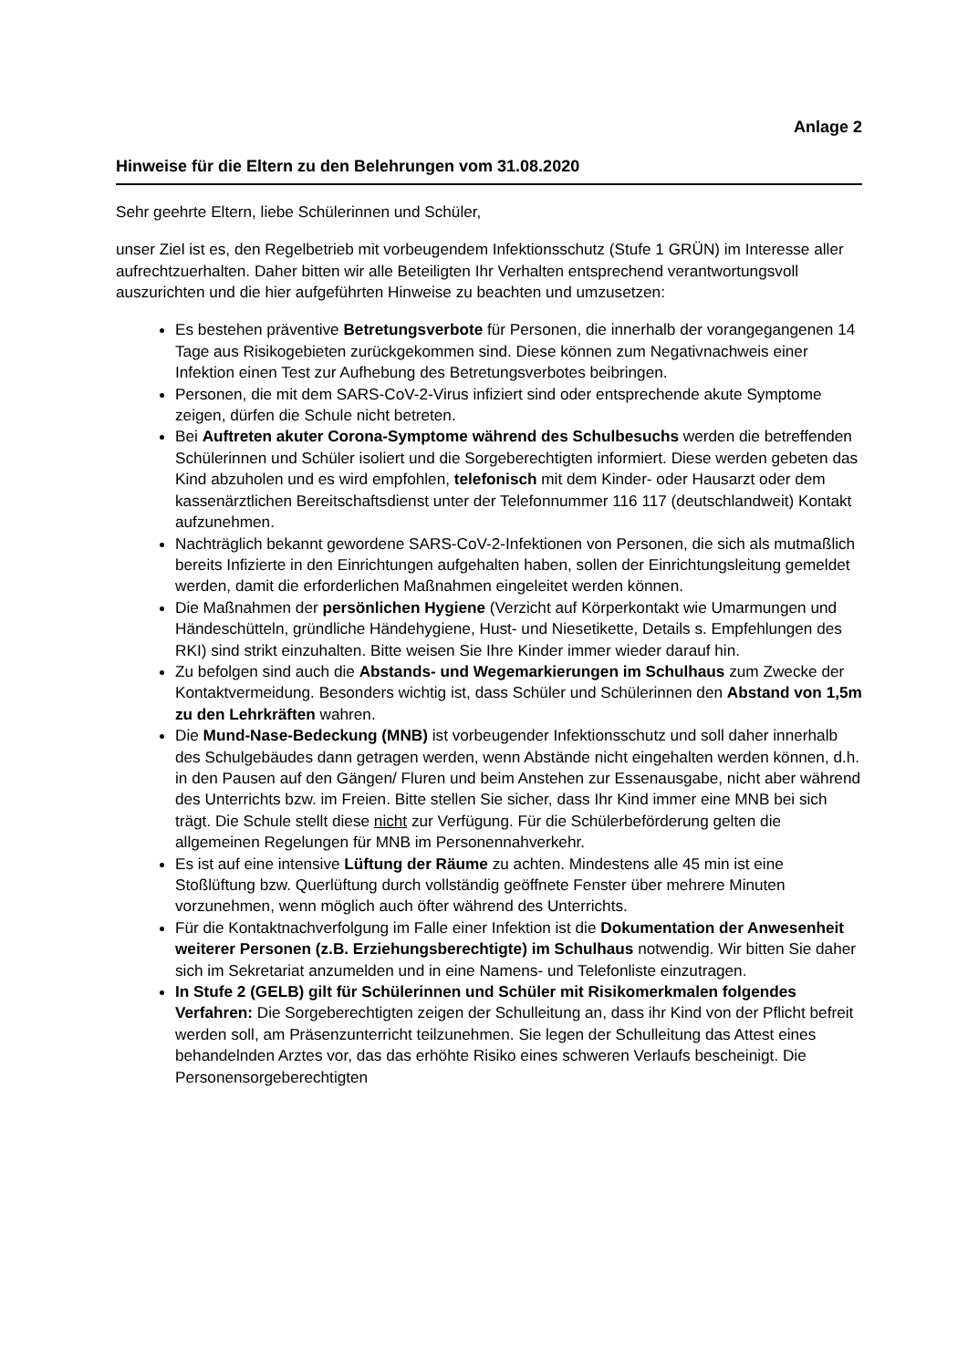Anlage 2
Hinweise für die Eltern zu den Belehrungen vom 31.08.2020
Sehr geehrte Eltern, liebe Schülerinnen und Schüler,
unser Ziel ist es, den Regelbetrieb mit vorbeugendem Infektionsschutz (Stufe 1 GRÜN) im Interesse aller aufrechtzuerhalten. Daher bitten wir alle Beteiligten Ihr Verhalten entsprechend verantwortungsvoll auszurichten und die hier aufgeführten Hinweise zu beachten und umzusetzen:
Es bestehen präventive Betretungsverbote für Personen, die innerhalb der vorangegangenen 14 Tage aus Risikogebieten zurückgekommen sind. Diese können zum Negativnachweis einer Infektion einen Test zur Aufhebung des Betretungsverbotes beibringen.
Personen, die mit dem SARS-CoV-2-Virus infiziert sind oder entsprechende akute Symptome zeigen, dürfen die Schule nicht betreten.
Bei Auftreten akuter Corona-Symptome während des Schulbesuchs werden die betreffenden Schülerinnen und Schüler isoliert und die Sorgeberechtigten informiert. Diese werden gebeten das Kind abzuholen und es wird empfohlen, telefonisch mit dem Kinder- oder Hausarzt oder dem kassenärztlichen Bereitschaftsdienst unter der Telefonnummer 116 117 (deutschlandweit) Kontakt aufzunehmen.
Nachträglich bekannt gewordene SARS-CoV-2-Infektionen von Personen, die sich als mutmaßlich bereits Infizierte in den Einrichtungen aufgehalten haben, sollen der Einrichtungsleitung gemeldet werden, damit die erforderlichen Maßnahmen eingeleitet werden können.
Die Maßnahmen der persönlichen Hygiene (Verzicht auf Körperkontakt wie Umarmungen und Händeschütteln, gründliche Händehygiene, Hust- und Niesetikette, Details s. Empfehlungen des RKI) sind strikt einzuhalten. Bitte weisen Sie Ihre Kinder immer wieder darauf hin.
Zu befolgen sind auch die Abstands- und Wegemarkierungen im Schulhaus zum Zwecke der Kontaktvermeidung. Besonders wichtig ist, dass Schüler und Schülerinnen den Abstand von 1,5m zu den Lehrkräften wahren.
Die Mund-Nase-Bedeckung (MNB) ist vorbeugender Infektionsschutz und soll daher innerhalb des Schulgebäudes dann getragen werden, wenn Abstände nicht eingehalten werden können, d.h. in den Pausen auf den Gängen/ Fluren und beim Anstehen zur Essenausgabe, nicht aber während des Unterrichts bzw. im Freien. Bitte stellen Sie sicher, dass Ihr Kind immer eine MNB bei sich trägt. Die Schule stellt diese nicht zur Verfügung. Für die Schülerbeförderung gelten die allgemeinen Regelungen für MNB im Personennahverkehr.
Es ist auf eine intensive Lüftung der Räume zu achten. Mindestens alle 45 min ist eine Stoßlüftung bzw. Querlüftung durch vollständig geöffnete Fenster über mehrere Minuten vorzunehmen, wenn möglich auch öfter während des Unterrichts.
Für die Kontaktnachverfolgung im Falle einer Infektion ist die Dokumentation der Anwesenheit weiterer Personen (z.B. Erziehungsberechtigte) im Schulhaus notwendig. Wir bitten Sie daher sich im Sekretariat anzumelden und in eine Namens- und Telefonliste einzutragen.
In Stufe 2 (GELB) gilt für Schülerinnen und Schüler mit Risikomerkmalen folgendes Verfahren: Die Sorgeberechtigten zeigen der Schulleitung an, dass ihr Kind von der Pflicht befreit werden soll, am Präsenzunterricht teilzunehmen. Sie legen der Schulleitung das Attest eines behandelnden Arztes vor, das das erhöhte Risiko eines schweren Verlaufs bescheinigt. Die Personensorgeberechtigten